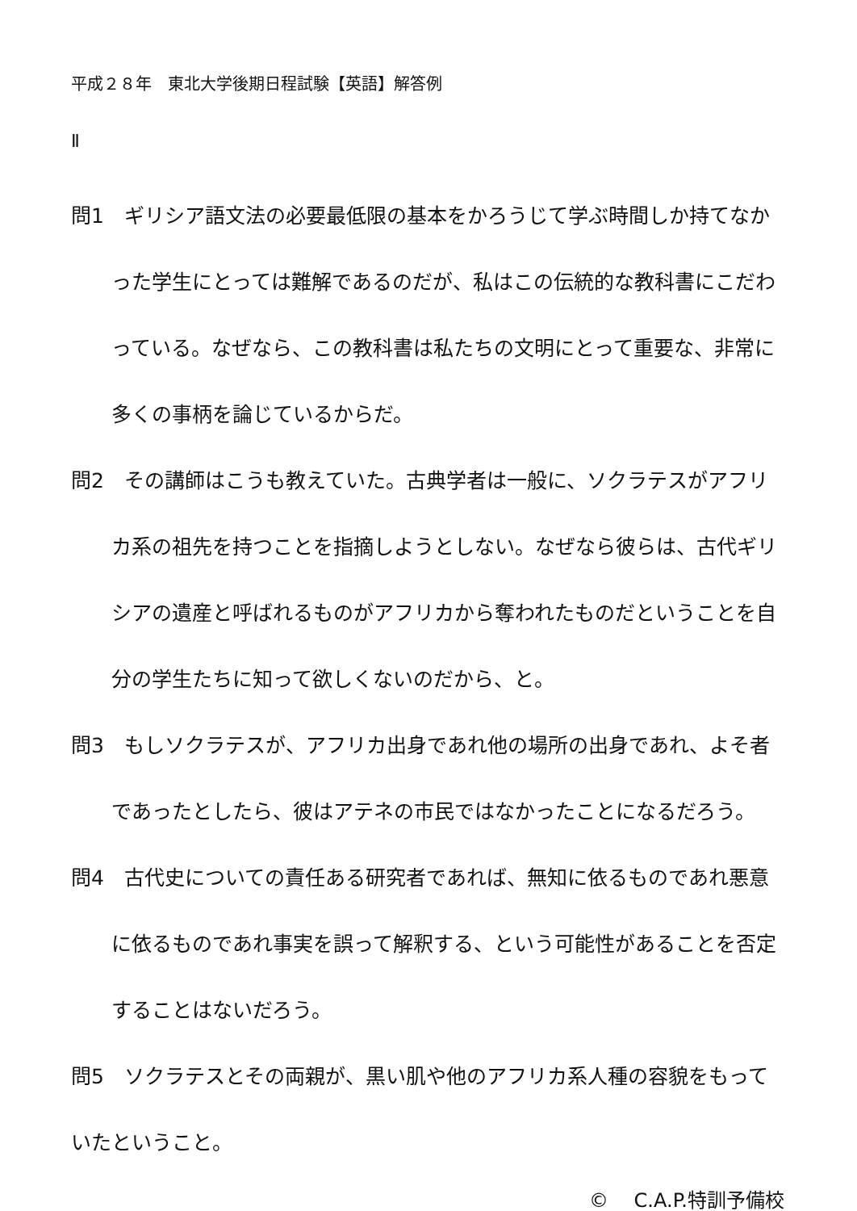平成２８年　東北大学後期日程試験【英語】解答例
Ⅱ
問1　ギリシア語文法の必要最低限の基本をかろうじて学ぶ時間しか持てなかった学生にとっては難解であるのだが、私はこの伝統的な教科書にこだわっている。なぜなら、この教科書は私たちの文明にとって重要な、非常に多くの事柄を論じているからだ。
問2　その講師はこうも教えていた。古典学者は一般に、ソクラテスがアフリカ系の祖先を持つことを指摘しようとしない。なぜなら彼らは、古代ギリシアの遺産と呼ばれるものがアフリカから奪われたものだということを自分の学生たちに知って欲しくないのだから、と。
問3　もしソクラテスが、アフリカ出身であれ他の場所の出身であれ、よそ者であったとしたら、彼はアテネの市民ではなかったことになるだろう。
問4　古代史についての責任ある研究者であれば、無知に依るものであれ悪意に依るものであれ事実を誤って解釈する、という可能性があることを否定することはないだろう。
問5　ソクラテスとその両親が、黒い肌や他のアフリカ系人種の容貌をもっていたということ。
©　 C.A.P.特訓予備校